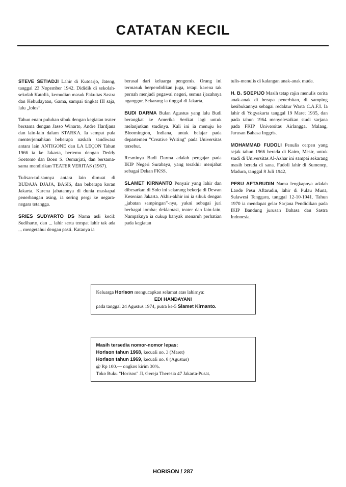CATATAN KECIL
STEVE SETIADJI Lahir di Kutoarjo, Jateng, tanggal 23 Nopember 1942. Dididik di sekolah-sekolah Katolik, kemudian masuk Fakultas Sastra dan Kebudayaan, Gama, sampai tingkat III saja, lalu „lolos”.
Tahun enam puluhan sibuk dengan kegiatan teater bersama dengan Jasso Winarto, Andre Hardjana dan lain-lain dalam STARKA. Ia sempat pula menterjemahkan beberapa naskah sandiwara antara lain ANTIGONE dan LA LEÇON Tahun 1966 ia ke Jakarta, bertemu dengan Deddy Soetomo dan Boen S. Oemarjati, dan bersama-sama mendirikan TEATER VERITAS (1967).
Tulisan-tulisannya antara lain dimuat di BUDAJA DJAJA, BASIS, dan beberapa koran Jakarta. Karena jabatannya di dunia maskapai penerbangan asing, ia sering pergi ke negara-negara tetangga.
SRIES SUDYARTO DS Nama asli kecil: Sudiharto, dan ... lahir serta tempat lahir tak ada ... mengetahui dengan pasti. Katanya ia
berasal dari keluarga pengemis. Orang ini termasuk berpendidikan juga, tetapi karena tak pernah menjadi pegawai negeri, semua ijazahnya nganggur. Sekarang ia tinggal di Jakarta.
BUDI DARMA Bulan Agustus yang lalu Budi berangkat ke Amerika Serikat lagi untuk melanjutkan studinya. Kali ini ia menuju ke Bloomington, Indiana, untuk belajar pada departemen "Creative Writing" pada Universitas tersebut.
Resminya Budi Darma adalah pengajar pada IKIP Negeri Surabaya, yang terakhir menjabat sebagai Dekan FKSS.
SLAMET KIRNANTO Penyair yang lahir dan dibesarkan di Solo ini sekarang bekerja di Dewan Kesenian Jakarta. Akhir-akhir ini ia sibuk dengan „jabatan sampingan”-nya, yakni sebagai juri berbagai lomba: deklamasi, teater dan lain-lain. Nampaknya ia cukup banyak menaruh perhatian pada kegiatan
tulis-menulis di kalangan anak-anak muda.
H. B. SOEPIJO Masih tetap rajin menulis cerita anak-anak di berapa penerbitan, di samping kesibukannya sebagai redaktur Warta C.A.F.I. Ia lahir di Yogyakarta tanggal 19 Maret 1935, dan pada tahun 1964 menyelesaikan studi sarjana pada FKIP Universitas Airlangga, Malang, Jurusan Bahasa Inggris.
MOHAMMAD FUDOLI Penulis cerpen yang sejak tahun 1966 berada di Kairo, Mesir, untuk studi di Universitas Al-Azhar ini sampai sekarang masih berada di sana. Fudoli lahir di Sumenep, Madura, tanggal 8 Juli 1942.
PESU AFTARUDIN Nama lengkapnya adalah Laode Pesu Aftarudin, lahir di Pulau Muna, Sulawesi Tenggara, tanggal 12-10-1941. Tahun 1970 ia mendapat gelar Sarjana Pendidikan pada IKIP Bandung jurusan Bahasa dan Sastra Indonesia.
Keluarga Horison mengucapkan selamat atas lahirnya:
EDI HANDAYANI
pada tanggal 24 Agustus 1974, putra ke-5 Slamet Kirnanto.
Masih tersedia nomor-nomor lepas:
Horison tahun 1968, kecuali no. 3 (Maret)
Horison tahun 1969, kecuali no. 8 (Agustus)
@ Rp 100.— ongkos kirim 30%.
Toko Buku "Horison" Jl. Gereja Theresia 47 Jakarta-Pusat.
HORISON / 287